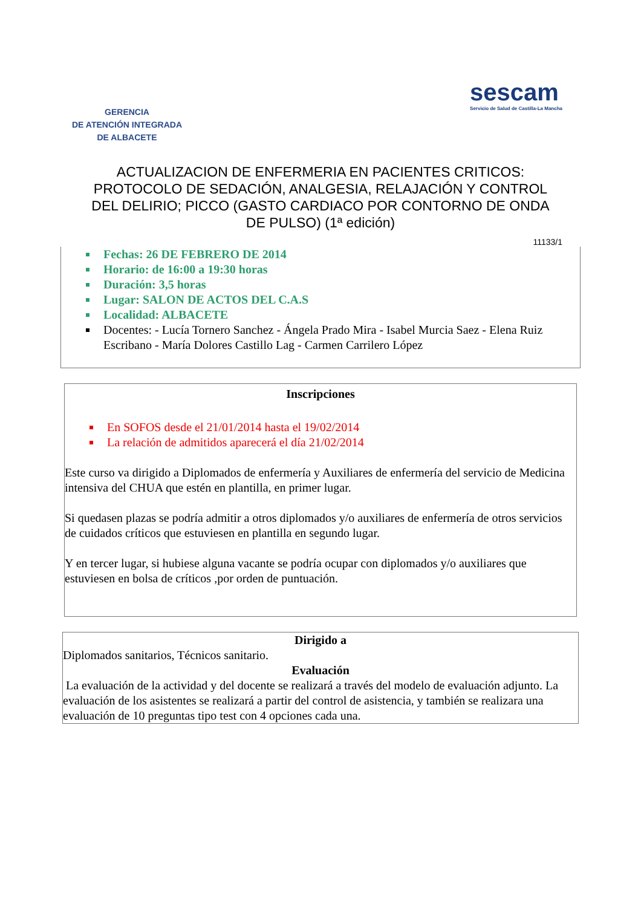GERENCIA
DE ATENCIÓN INTEGRADA
DE ALBACETE
sescam
Servicio de Salud de Castilla-La Mancha
ACTUALIZACION DE ENFERMERIA EN PACIENTES CRITICOS: PROTOCOLO DE SEDACIÓN, ANALGESIA, RELAJACIÓN Y CONTROL DEL DELIRIO; PICCO (GASTO CARDIACO POR CONTORNO DE ONDA DE PULSO) (1ª edición)
11133/1
Fechas: 26 DE FEBRERO DE 2014
Horario: de 16:00 a 19:30 horas
Duración: 3,5 horas
Lugar: SALON DE ACTOS DEL C.A.S
Localidad: ALBACETE
Docentes: - Lucía Tornero Sanchez - Ángela Prado Mira - Isabel Murcia Saez - Elena Ruiz Escribano - María Dolores Castillo Lag - Carmen Carrilero López
Inscripciones
En SOFOS desde el 21/01/2014 hasta el 19/02/2014
La relación de admitidos aparecerá el día 21/02/2014
Este curso va dirigido a Diplomados de enfermería y Auxiliares de enfermería del servicio de Medicina intensiva del CHUA que estén en plantilla, en primer lugar.
Si quedasen plazas se podría admitir a otros diplomados y/o auxiliares de enfermería de otros servicios de cuidados críticos que estuviesen en plantilla en segundo lugar.
Y en tercer lugar, si hubiese alguna vacante se podría ocupar con diplomados y/o auxiliares que estuviesen en bolsa de críticos ,por orden de puntuación.
Dirigido a
Diplomados sanitarios, Técnicos sanitario.
Evaluación
La evaluación de la actividad y del docente se realizará a través del modelo de evaluación adjunto. La evaluación de los asistentes se realizará a partir del control de asistencia, y también se realizara una evaluación de 10 preguntas tipo test con 4 opciones cada una.